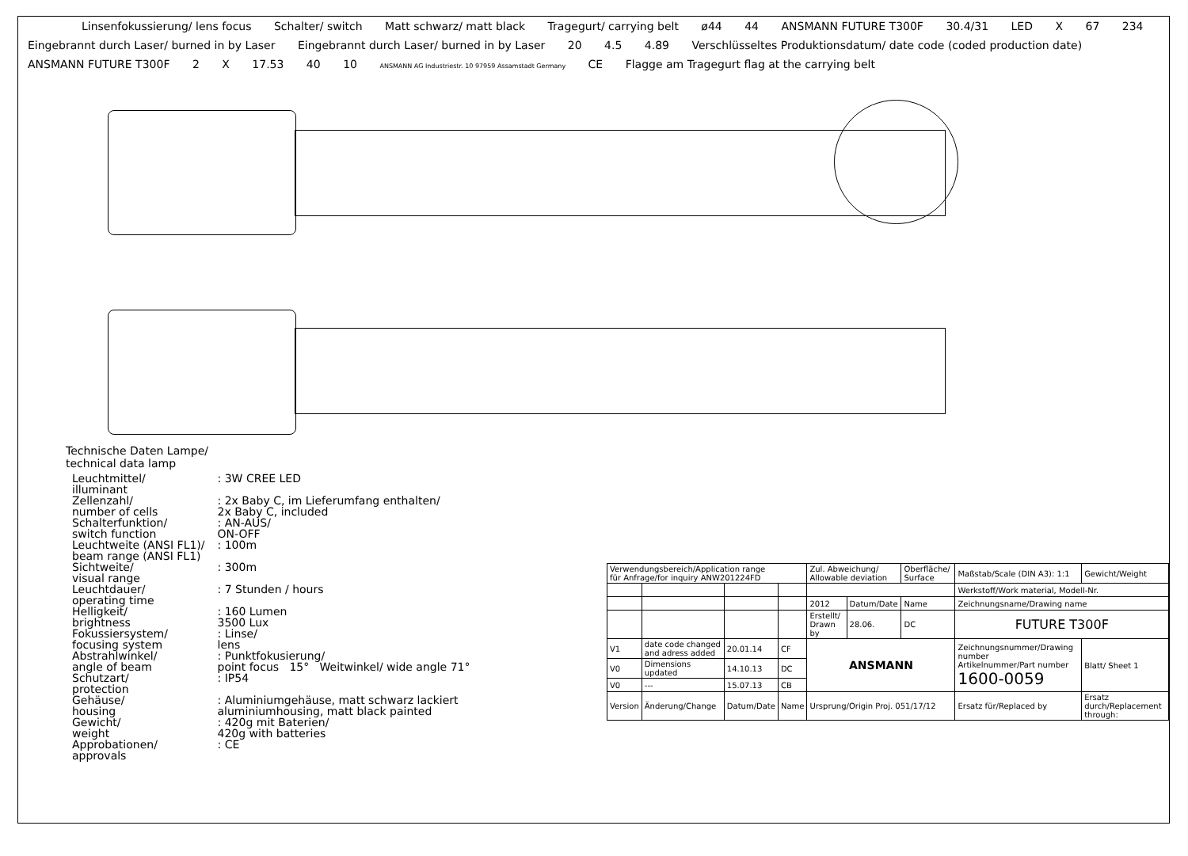Linsenfokussierung/ lens focus Schalter/ switch Matt schwarz/ matt black Tragegurt/ carrying belt ø44 44 ANSMANN FUTURE T300F 30.4/31 LED X 67 234 Eingebrannt durch Laser/ burned in by Laser Eingebrannt durch Laser/ burned in by Laser 20 4.5 4.89 Verschlüsseltes Produktionsdatum/ date code (coded production date) ANSMANN FUTURE T300F 2 X 17.53 40 10 ANSMANN AG Industriestr. 10 97959 Assamstadt Germany CE Flagge am Tragegurt flag at the carrying belt
Technische Daten Lampe/
technical data lamp
| Leuchtmittel/ illuminant | : 3W CREE LED |
| Zellenzahl/ number of cells | : 2x Baby C, im Lieferumfang enthalten/ 2x Baby C, included |
| Schalterfunktion/ switch function | : AN-AUS/ ON-OFF |
| Leuchtweite (ANSI FL1)/ beam range (ANSI FL1) | : 100m |
| Sichtweite/ visual range | : 300m |
| Leuchtdauer/ operating time | : 7 Stunden / hours |
| Helligkeit/ brightness | : 160 Lumen 3500 Lux |
| Fokussiersystem/ focusing system | : Linse/ lens |
| Abstrahlwinkel/ angle of beam | : Punktfokusierung/ point focus 15° Weitwinkel/ wide angle 71° |
| Schutzart/ protection | : IP54 |
| Gehäuse/ housing | : Aluminiumgehäuse, matt schwarz lackiert aluminiumhousing, matt black painted |
| Gewicht/ weight | : 420g mit Baterien/ 420g with batteries |
| Approbationen/ approvals | : CE |
| Verwendungsbereich/Application range für Anfrage/for inquiry ANW201224FD | | | | Zul. Abweichung/ Allowable deviation | | Oberfläche/ Surface | Maßstab/Scale (DIN A3): 1:1 | Gewicht/Weight |
| | | | | | | | Werkstoff/Work material, Modell-Nr. | |
| | | | | 2012 | Datum/Date | Name | Zeichnungsname/Drawing name | |
| | | | | Erstellt/ Drawn by | 28.06. | DC | FUTURE T300F | |
| V1 | date code changed and adress added | 20.01.14 | CF | ANSMANN | | | Zeichnungsnummer/Drawing number Artikelnummer/Part number 1600-0059 | Blatt/ Sheet 1 |
| V0 | Dimensions updated | 14.10.13 | DC | | | | | |
| V0 | --- | 15.07.13 | CB | | | | | |
| Version | Änderung/Change | Datum/Date | Name | Ursprung/Origin Proj. 051/17/12 | | | Ersatz für/Replaced by | Ersatz durch/Replacement through: |